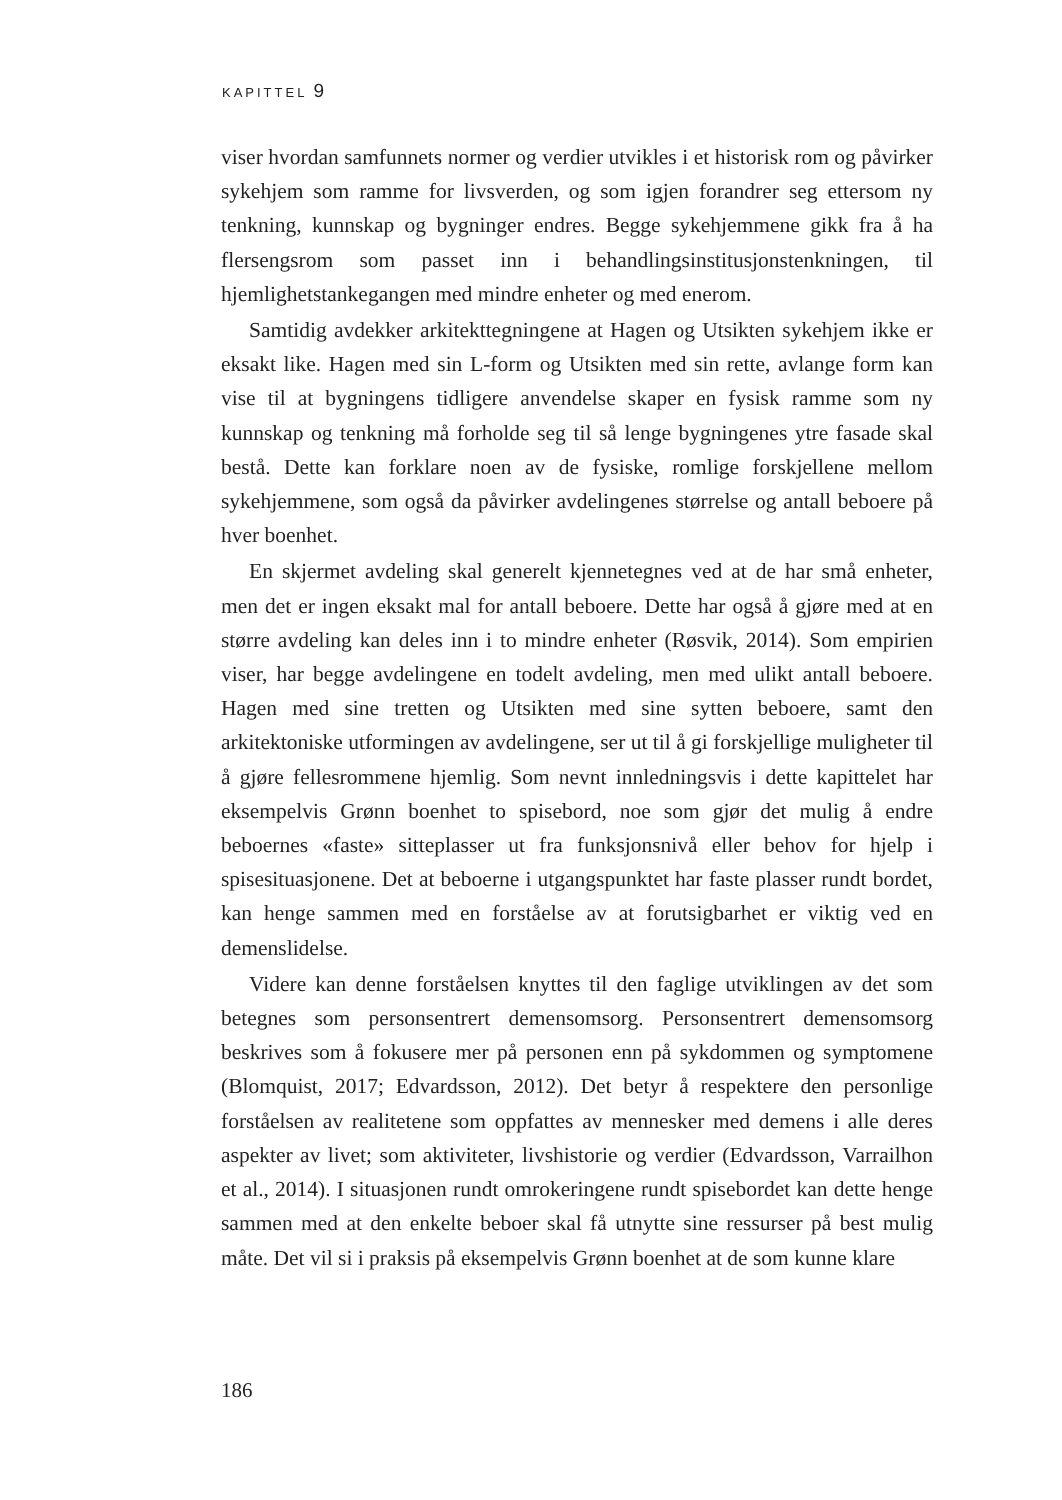KAPITTEL 9
viser hvordan samfunnets normer og verdier utvikles i et historisk rom og påvirker sykehjem som ramme for livsverden, og som igjen forandrer seg ettersom ny tenkning, kunnskap og bygninger endres. Begge sykehjemmene gikk fra å ha flersengsrom som passet inn i behandlingsinstitusjonstenkningen, til hjemlighetstankegangen med mindre enheter og med enerom.
Samtidig avdekker arkitekttegningene at Hagen og Utsikten sykehjem ikke er eksakt like. Hagen med sin L-form og Utsikten med sin rette, avlange form kan vise til at bygningens tidligere anvendelse skaper en fysisk ramme som ny kunnskap og tenkning må forholde seg til så lenge bygningenes ytre fasade skal bestå. Dette kan forklare noen av de fysiske, romlige forskjellene mellom sykehjemmene, som også da påvirker avdelingenes størrelse og antall beboere på hver boenhet.
En skjermet avdeling skal generelt kjennetegnes ved at de har små enheter, men det er ingen eksakt mal for antall beboere. Dette har også å gjøre med at en større avdeling kan deles inn i to mindre enheter (Røsvik, 2014). Som empirien viser, har begge avdelingene en todelt avdeling, men med ulikt antall beboere. Hagen med sine tretten og Utsikten med sine sytten beboere, samt den arkitektoniske utformingen av avdelingene, ser ut til å gi forskjellige muligheter til å gjøre fellesrommene hjemlig. Som nevnt innledningsvis i dette kapittelet har eksempelvis Grønn boenhet to spisebord, noe som gjør det mulig å endre beboernes «faste» sitteplasser ut fra funksjonsnivå eller behov for hjelp i spisesituasjonene. Det at beboerne i utgangspunktet har faste plasser rundt bordet, kan henge sammen med en forståelse av at forutsigbarhet er viktig ved en demenslidelse.
Videre kan denne forståelsen knyttes til den faglige utviklingen av det som betegnes som personsentrert demensomsorg. Personsentrert demensomsorg beskrives som å fokusere mer på personen enn på sykdommen og symptomene (Blomquist, 2017; Edvardsson, 2012). Det betyr å respektere den personlige forståelsen av realitetene som oppfattes av mennesker med demens i alle deres aspekter av livet; som aktiviteter, livshistorie og verdier (Edvardsson, Varrailhon et al., 2014). I situasjonen rundt omrokeringene rundt spisebordet kan dette henge sammen med at den enkelte beboer skal få utnytte sine ressurser på best mulig måte. Det vil si i praksis på eksempelvis Grønn boenhet at de som kunne klare
186